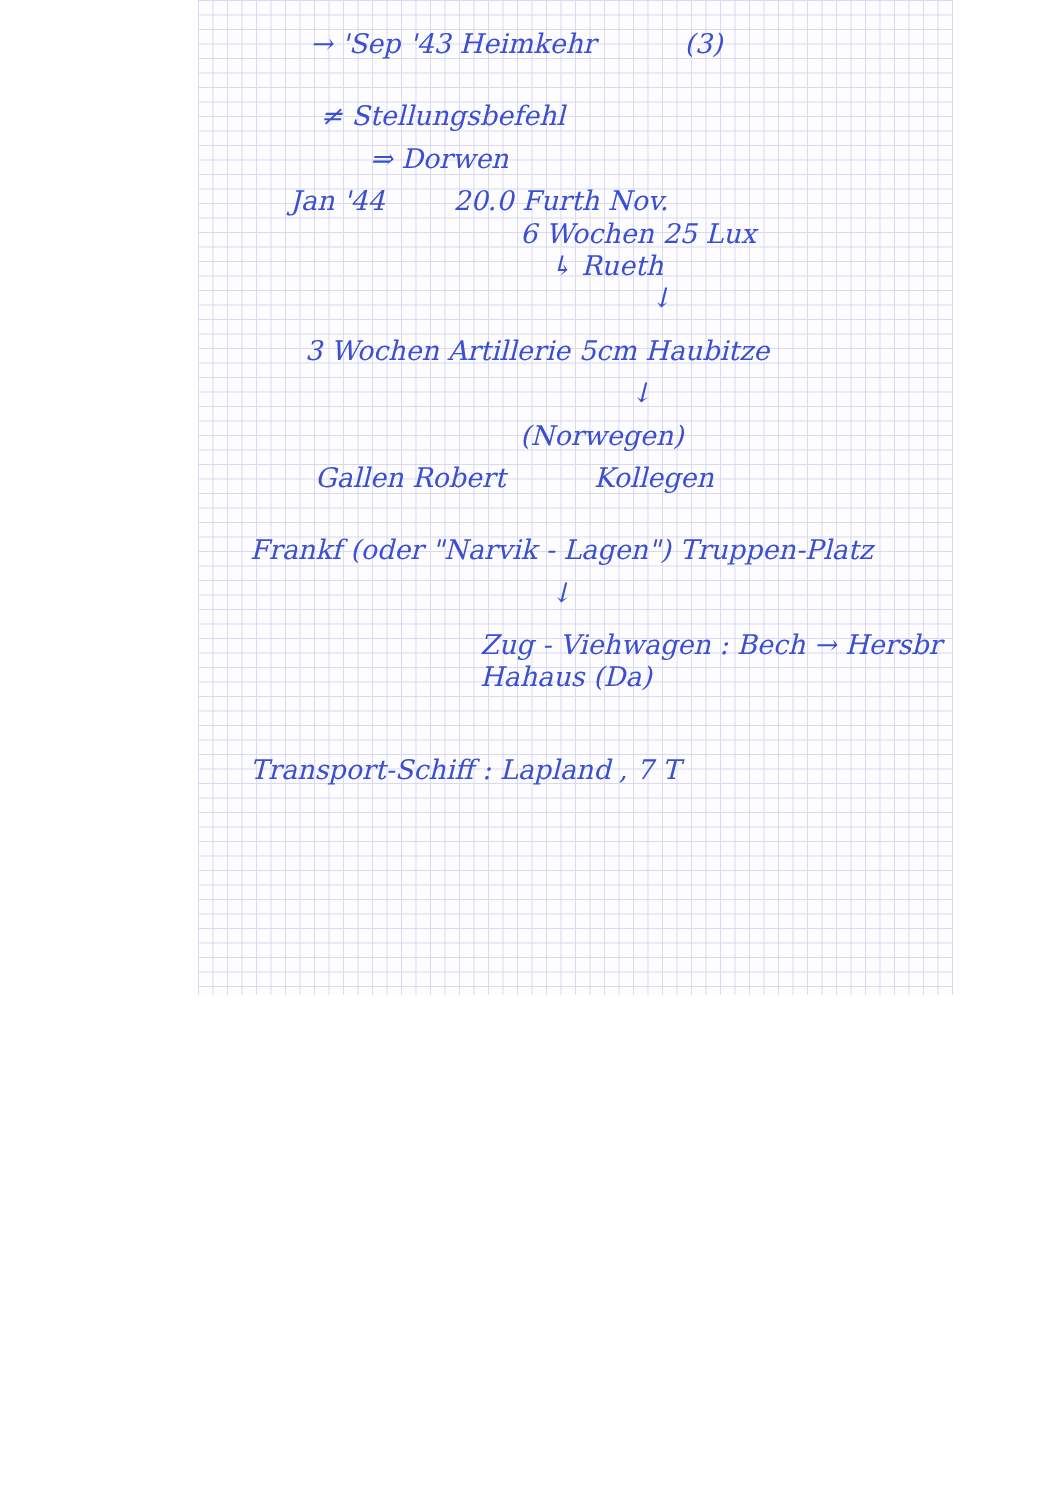→ 'Sep '43 Heimkehr (3)
≠ Stellungsbefehl
⇒ Dorwen
Jan '44 20.0 Furth Nov.
6 Wochen 25 Lux
↳ Rueth
↓
3 Wochen Artillerie 5cm Haubitze
↓
(Norwegen)
Gallen Robert Kollegen
Frankf (oder "Narvik - Lagen") Truppen-Platz
↓
Zug - Viehwagen : Bech → Hersbr Hahaus (Da)
Transport-Schiff : Lapland , 7 T